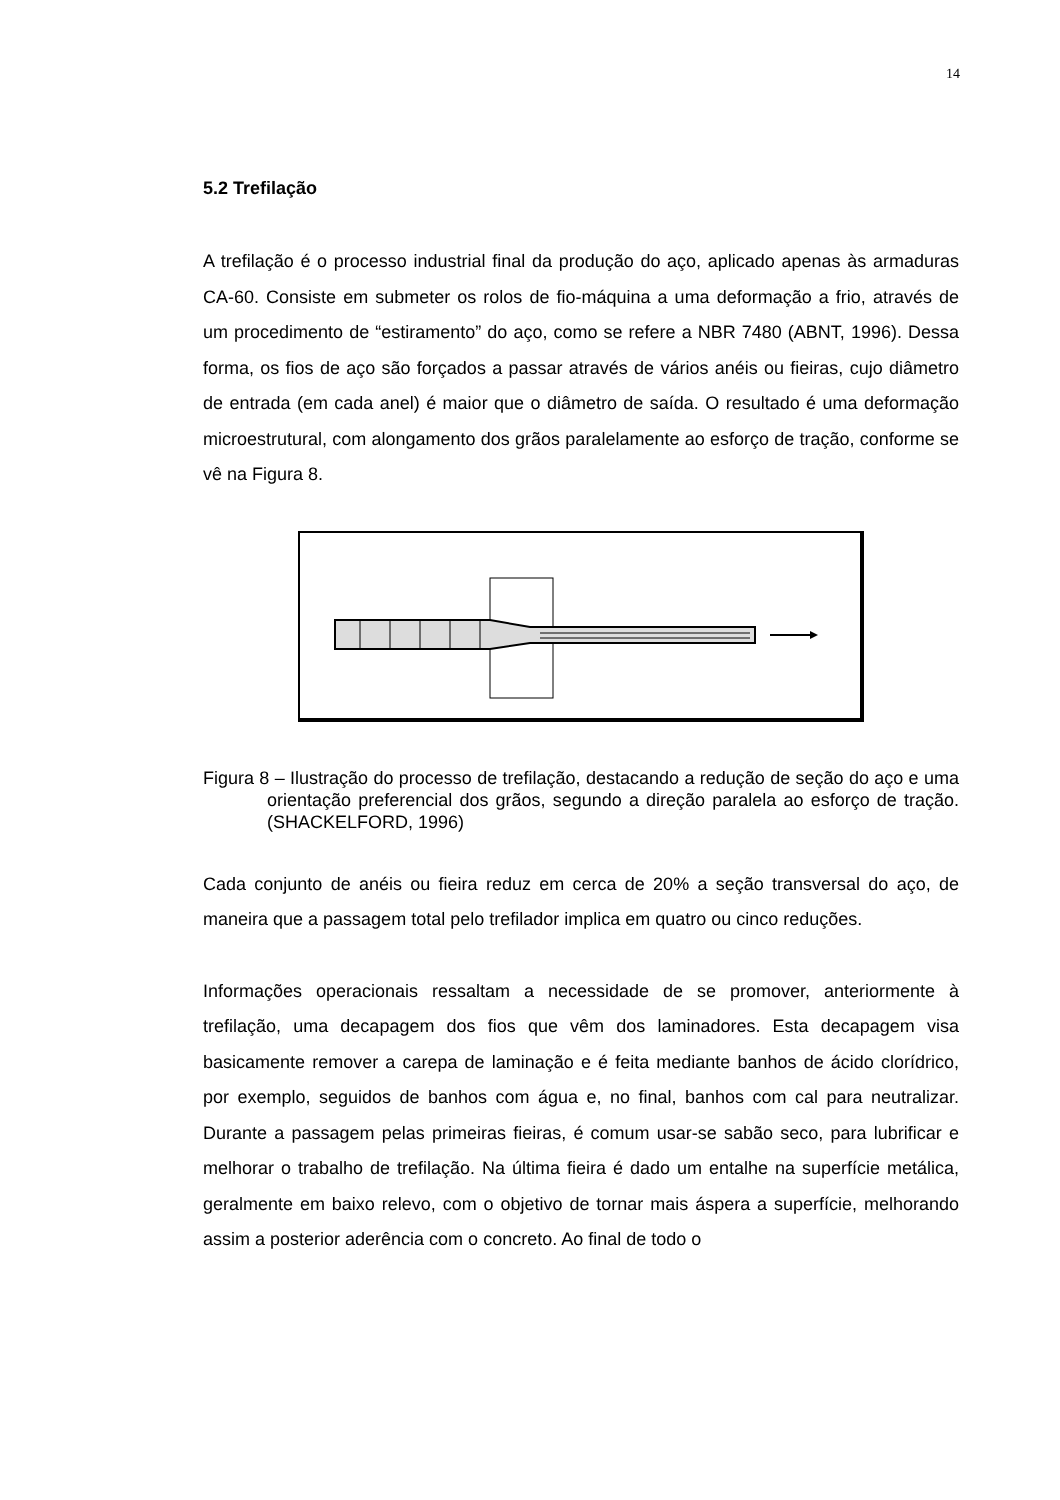14
5.2 Trefilação
A trefilação é o processo industrial final da produção do aço, aplicado apenas às armaduras CA-60. Consiste em submeter os rolos de fio-máquina a uma deformação a frio, através de um procedimento de “estiramento” do aço, como se refere a NBR 7480 (ABNT, 1996). Dessa forma, os fios de aço são forçados a passar através de vários anéis ou fieiras, cujo diâmetro de entrada (em cada anel) é maior que o diâmetro de saída. O resultado é uma deformação microestrutural, com alongamento dos grãos paralelamente ao esforço de tração, conforme se vê na Figura 8.
Figura 8 – Ilustração do processo de trefilação, destacando a redução de seção do aço e uma orientação preferencial dos grãos, segundo a direção paralela ao esforço de tração. (SHACKELFORD, 1996)
Cada conjunto de anéis ou fieira reduz em cerca de 20% a seção transversal do aço, de maneira que a passagem total pelo trefilador implica em quatro ou cinco reduções.
Informações operacionais ressaltam a necessidade de se promover, anteriormente à trefilação, uma decapagem dos fios que vêm dos laminadores. Esta decapagem visa basicamente remover a carepa de laminação e é feita mediante banhos de ácido clorídrico, por exemplo, seguidos de banhos com água e, no final, banhos com cal para neutralizar. Durante a passagem pelas primeiras fieiras, é comum usar-se sabão seco, para lubrificar e melhorar o trabalho de trefilação. Na última fieira é dado um entalhe na superfície metálica, geralmente em baixo relevo, com o objetivo de tornar mais áspera a superfície, melhorando assim a posterior aderência com o concreto. Ao final de todo o